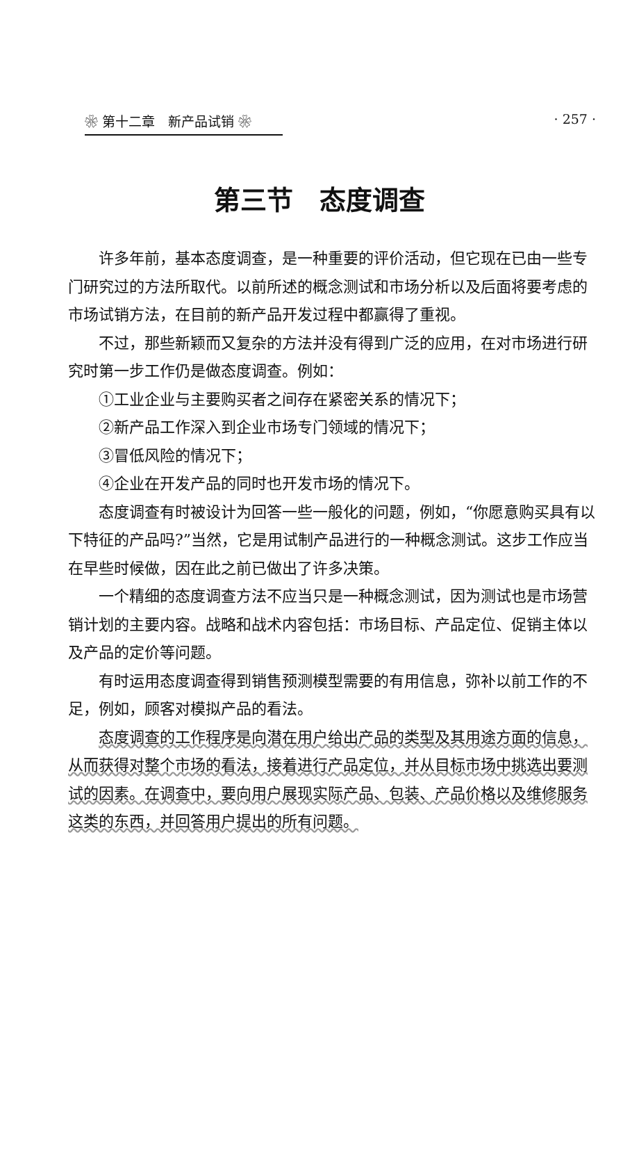❀ 第十二章　新产品试销 ❀ · 257 ·
第三节　态度调查
许多年前，基本态度调查，是一种重要的评价活动，但它现在已由一些专门研究过的方法所取代。以前所述的概念测试和市场分析以及后面将要考虑的市场试销方法，在目前的新产品开发过程中都赢得了重视。
不过，那些新颖而又复杂的方法并没有得到广泛的应用，在对市场进行研究时第一步工作仍是做态度调查。例如：
①工业企业与主要购买者之间存在紧密关系的情况下；
②新产品工作深入到企业市场专门领域的情况下；
③冒低风险的情况下；
④企业在开发产品的同时也开发市场的情况下。
态度调查有时被设计为回答一些一般化的问题，例如，“你愿意购买具有以下特征的产品吗?”当然，它是用试制产品进行的一种概念测试。这步工作应当在早些时候做，因在此之前已做出了许多决策。
一个精细的态度调查方法不应当只是一种概念测试，因为测试也是市场营销计划的主要内容。战略和战术内容包括：市场目标、产品定位、促销主体以及产品的定价等问题。
有时运用态度调查得到销售预测模型需要的有用信息，弥补以前工作的不足，例如，顾客对模拟产品的看法。
态度调查的工作程序是向潜在用户给出产品的类型及其用途方面的信息，从而获得对整个市场的看法，接着进行产品定位，并从目标市场中挑选出要测试的因素。在调查中，要向用户展现实际产品、包装、产品价格以及维修服务这类的东西，并回答用户提出的所有问题。